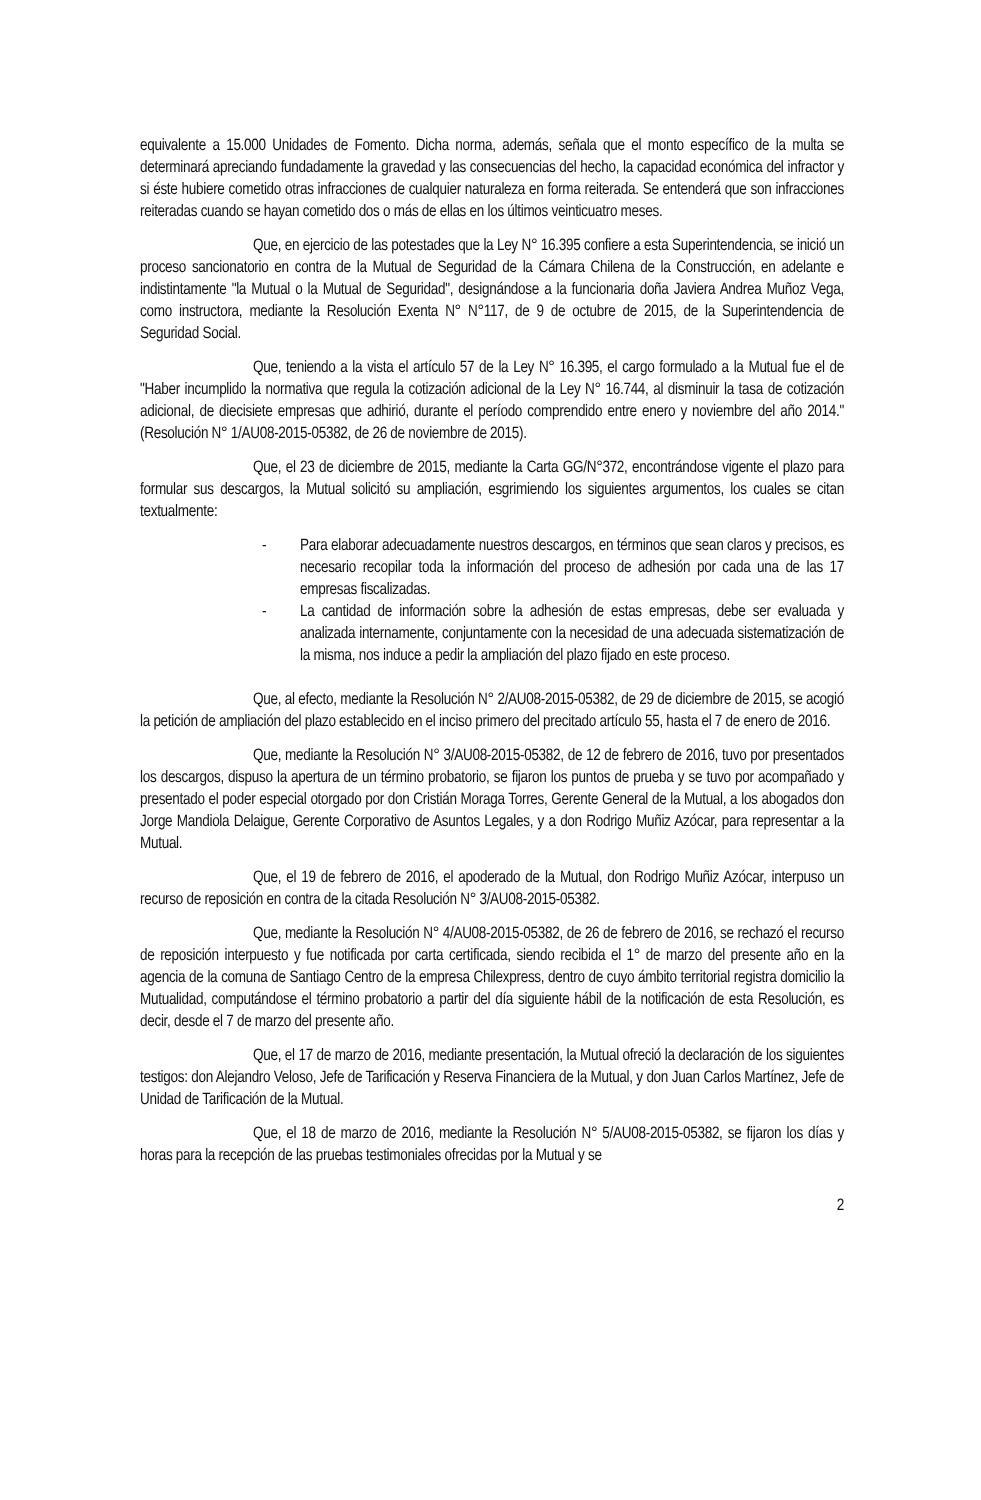equivalente a 15.000 Unidades de Fomento. Dicha norma, además, señala que el monto específico de la multa se determinará apreciando fundadamente la gravedad y las consecuencias del hecho, la capacidad económica del infractor y si éste hubiere cometido otras infracciones de cualquier naturaleza en forma reiterada. Se entenderá que son infracciones reiteradas cuando se hayan cometido dos o más de ellas en los últimos veinticuatro meses.
Que, en ejercicio de las potestades que la Ley N° 16.395 confiere a esta Superintendencia, se inició un proceso sancionatorio en contra de la Mutual de Seguridad de la Cámara Chilena de la Construcción, en adelante e indistintamente "la Mutual o la Mutual de Seguridad", designándose a la funcionaria doña Javiera Andrea Muñoz Vega, como instructora, mediante la Resolución Exenta N° N°117, de 9 de octubre de 2015, de la Superintendencia de Seguridad Social.
Que, teniendo a la vista el artículo 57 de la Ley N° 16.395, el cargo formulado a la Mutual fue el de "Haber incumplido la normativa que regula la cotización adicional de la Ley N° 16.744, al disminuir la tasa de cotización adicional, de diecisiete empresas que adhirió, durante el período comprendido entre enero y noviembre del año 2014." (Resolución N° 1/AU08-2015-05382, de 26 de noviembre de 2015).
Que, el 23 de diciembre de 2015, mediante la Carta GG/N°372, encontrándose vigente el plazo para formular sus descargos, la Mutual solicitó su ampliación, esgrimiendo los siguientes argumentos, los cuales se citan textualmente:
- Para elaborar adecuadamente nuestros descargos, en términos que sean claros y precisos, es necesario recopilar toda la información del proceso de adhesión por cada una de las 17 empresas fiscalizadas.
- La cantidad de información sobre la adhesión de estas empresas, debe ser evaluada y analizada internamente, conjuntamente con la necesidad de una adecuada sistematización de la misma, nos induce a pedir la ampliación del plazo fijado en este proceso.
Que, al efecto, mediante la Resolución N° 2/AU08-2015-05382, de 29 de diciembre de 2015, se acogió la petición de ampliación del plazo establecido en el inciso primero del precitado artículo 55, hasta el 7 de enero de 2016.
Que, mediante la Resolución N° 3/AU08-2015-05382, de 12 de febrero de 2016, tuvo por presentados los descargos, dispuso la apertura de un término probatorio, se fijaron los puntos de prueba y se tuvo por acompañado y presentado el poder especial otorgado por don Cristián Moraga Torres, Gerente General de la Mutual, a los abogados don Jorge Mandiola Delaigue, Gerente Corporativo de Asuntos Legales, y a don Rodrigo Muñiz Azócar, para representar a la Mutual.
Que, el 19 de febrero de 2016, el apoderado de la Mutual, don Rodrigo Muñiz Azócar, interpuso un recurso de reposición en contra de la citada Resolución N° 3/AU08-2015-05382.
Que, mediante la Resolución N° 4/AU08-2015-05382, de 26 de febrero de 2016, se rechazó el recurso de reposición interpuesto y fue notificada por carta certificada, siendo recibida el 1° de marzo del presente año en la agencia de la comuna de Santiago Centro de la empresa Chilexpress, dentro de cuyo ámbito territorial registra domicilio la Mutualidad, computándose el término probatorio a partir del día siguiente hábil de la notificación de esta Resolución, es decir, desde el 7 de marzo del presente año.
Que, el 17 de marzo de 2016, mediante presentación, la Mutual ofreció la declaración de los siguientes testigos: don Alejandro Veloso, Jefe de Tarificación y Reserva Financiera de la Mutual, y don Juan Carlos Martínez, Jefe de Unidad de Tarificación de la Mutual.
Que, el 18 de marzo de 2016, mediante la Resolución N° 5/AU08-2015-05382, se fijaron los días y horas para la recepción de las pruebas testimoniales ofrecidas por la Mutual y se
2